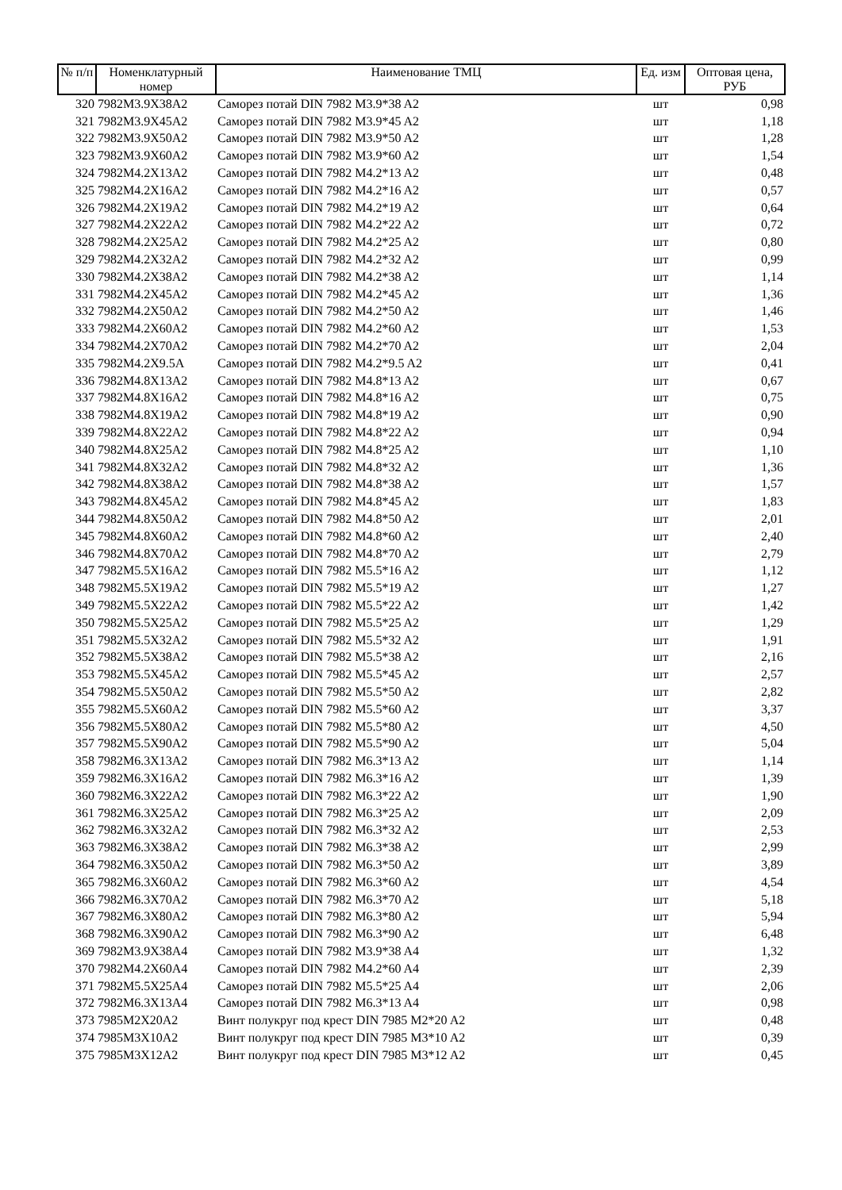| № п/п | Номенклатурный номер | Наименование ТМЦ | Ед. изм | Оптовая цена, РУБ |
| --- | --- | --- | --- | --- |
| 320 | 7982M3.9X38A2 | Саморез потай DIN 7982 M3.9*38 A2 | шт | 0,98 |
| 321 | 7982M3.9X45A2 | Саморез потай DIN 7982 M3.9*45 A2 | шт | 1,18 |
| 322 | 7982M3.9X50A2 | Саморез потай DIN 7982 M3.9*50 A2 | шт | 1,28 |
| 323 | 7982M3.9X60A2 | Саморез потай DIN 7982 M3.9*60 A2 | шт | 1,54 |
| 324 | 7982M4.2X13A2 | Саморез потай DIN 7982 M4.2*13 A2 | шт | 0,48 |
| 325 | 7982M4.2X16A2 | Саморез потай DIN 7982 M4.2*16 A2 | шт | 0,57 |
| 326 | 7982M4.2X19A2 | Саморез потай DIN 7982 M4.2*19 A2 | шт | 0,64 |
| 327 | 7982M4.2X22A2 | Саморез потай DIN 7982 M4.2*22 A2 | шт | 0,72 |
| 328 | 7982M4.2X25A2 | Саморез потай DIN 7982 M4.2*25 A2 | шт | 0,80 |
| 329 | 7982M4.2X32A2 | Саморез потай DIN 7982 M4.2*32 A2 | шт | 0,99 |
| 330 | 7982M4.2X38A2 | Саморез потай DIN 7982 M4.2*38 A2 | шт | 1,14 |
| 331 | 7982M4.2X45A2 | Саморез потай DIN 7982 M4.2*45 A2 | шт | 1,36 |
| 332 | 7982M4.2X50A2 | Саморез потай DIN 7982 M4.2*50 A2 | шт | 1,46 |
| 333 | 7982M4.2X60A2 | Саморез потай DIN 7982 M4.2*60 A2 | шт | 1,53 |
| 334 | 7982M4.2X70A2 | Саморез потай DIN 7982 M4.2*70 A2 | шт | 2,04 |
| 335 | 7982M4.2X9.5A | Саморез потай DIN 7982 M4.2*9.5 A2 | шт | 0,41 |
| 336 | 7982M4.8X13A2 | Саморез потай DIN 7982 M4.8*13 A2 | шт | 0,67 |
| 337 | 7982M4.8X16A2 | Саморез потай DIN 7982 M4.8*16 A2 | шт | 0,75 |
| 338 | 7982M4.8X19A2 | Саморез потай DIN 7982 M4.8*19 A2 | шт | 0,90 |
| 339 | 7982M4.8X22A2 | Саморез потай DIN 7982 M4.8*22 A2 | шт | 0,94 |
| 340 | 7982M4.8X25A2 | Саморез потай DIN 7982 M4.8*25 A2 | шт | 1,10 |
| 341 | 7982M4.8X32A2 | Саморез потай DIN 7982 M4.8*32 A2 | шт | 1,36 |
| 342 | 7982M4.8X38A2 | Саморез потай DIN 7982 M4.8*38 A2 | шт | 1,57 |
| 343 | 7982M4.8X45A2 | Саморез потай DIN 7982 M4.8*45 A2 | шт | 1,83 |
| 344 | 7982M4.8X50A2 | Саморез потай DIN 7982 M4.8*50 A2 | шт | 2,01 |
| 345 | 7982M4.8X60A2 | Саморез потай DIN 7982 M4.8*60 A2 | шт | 2,40 |
| 346 | 7982M4.8X70A2 | Саморез потай DIN 7982 M4.8*70 A2 | шт | 2,79 |
| 347 | 7982M5.5X16A2 | Саморез потай DIN 7982 M5.5*16 A2 | шт | 1,12 |
| 348 | 7982M5.5X19A2 | Саморез потай DIN 7982 M5.5*19 A2 | шт | 1,27 |
| 349 | 7982M5.5X22A2 | Саморез потай DIN 7982 M5.5*22 A2 | шт | 1,42 |
| 350 | 7982M5.5X25A2 | Саморез потай DIN 7982 M5.5*25 A2 | шт | 1,29 |
| 351 | 7982M5.5X32A2 | Саморез потай DIN 7982 M5.5*32 A2 | шт | 1,91 |
| 352 | 7982M5.5X38A2 | Саморез потай DIN 7982 M5.5*38 A2 | шт | 2,16 |
| 353 | 7982M5.5X45A2 | Саморез потай DIN 7982 M5.5*45 A2 | шт | 2,57 |
| 354 | 7982M5.5X50A2 | Саморез потай DIN 7982 M5.5*50 A2 | шт | 2,82 |
| 355 | 7982M5.5X60A2 | Саморез потай DIN 7982 M5.5*60 A2 | шт | 3,37 |
| 356 | 7982M5.5X80A2 | Саморез потай DIN 7982 M5.5*80 A2 | шт | 4,50 |
| 357 | 7982M5.5X90A2 | Саморез потай DIN 7982 M5.5*90 A2 | шт | 5,04 |
| 358 | 7982M6.3X13A2 | Саморез потай DIN 7982 M6.3*13 A2 | шт | 1,14 |
| 359 | 7982M6.3X16A2 | Саморез потай DIN 7982 M6.3*16 A2 | шт | 1,39 |
| 360 | 7982M6.3X22A2 | Саморез потай DIN 7982 M6.3*22 A2 | шт | 1,90 |
| 361 | 7982M6.3X25A2 | Саморез потай DIN 7982 M6.3*25 A2 | шт | 2,09 |
| 362 | 7982M6.3X32A2 | Саморез потай DIN 7982 M6.3*32 A2 | шт | 2,53 |
| 363 | 7982M6.3X38A2 | Саморез потай DIN 7982 M6.3*38 A2 | шт | 2,99 |
| 364 | 7982M6.3X50A2 | Саморез потай DIN 7982 M6.3*50 A2 | шт | 3,89 |
| 365 | 7982M6.3X60A2 | Саморез потай DIN 7982 M6.3*60 A2 | шт | 4,54 |
| 366 | 7982M6.3X70A2 | Саморез потай DIN 7982 M6.3*70 A2 | шт | 5,18 |
| 367 | 7982M6.3X80A2 | Саморез потай DIN 7982 M6.3*80 A2 | шт | 5,94 |
| 368 | 7982M6.3X90A2 | Саморез потай DIN 7982 M6.3*90 A2 | шт | 6,48 |
| 369 | 7982M3.9X38A4 | Саморез потай DIN 7982 M3.9*38 A4 | шт | 1,32 |
| 370 | 7982M4.2X60A4 | Саморез потай DIN 7982 M4.2*60 A4 | шт | 2,39 |
| 371 | 7982M5.5X25A4 | Саморез потай DIN 7982 M5.5*25 A4 | шт | 2,06 |
| 372 | 7982M6.3X13A4 | Саморез потай DIN 7982 M6.3*13 A4 | шт | 0,98 |
| 373 | 7985M2X20A2 | Винт полукруг под крест DIN 7985 M2*20 A2 | шт | 0,48 |
| 374 | 7985M3X10A2 | Винт полукруг под крест DIN 7985 M3*10 A2 | шт | 0,39 |
| 375 | 7985M3X12A2 | Винт полукруг под крест DIN 7985 M3*12 A2 | шт | 0,45 |